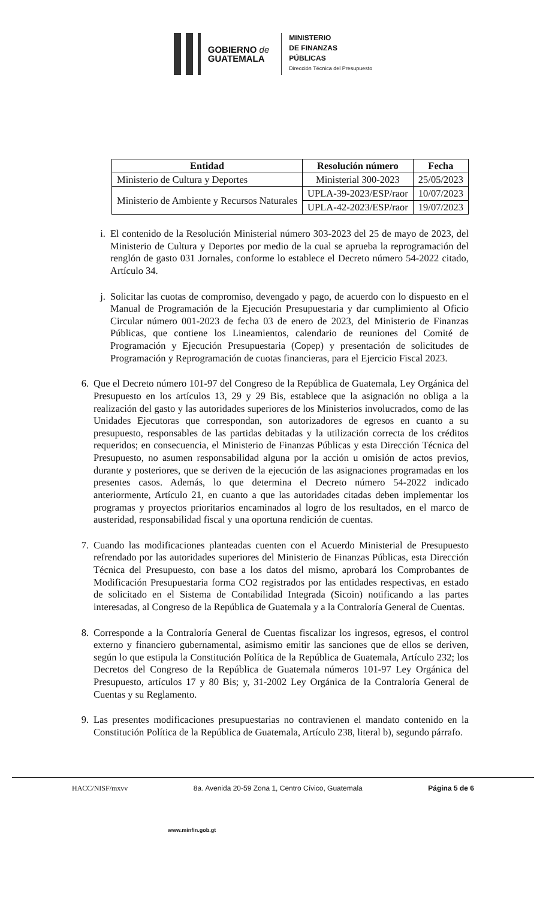GOBIERNO de
GUATEMALA
MINISTERIO
DE FINANZAS
PÚBLICAS
Dirección Técnica del Presupuesto
| Entidad | Resolución número | Fecha |
| --- | --- | --- |
| Ministerio de Cultura y Deportes | Ministerial 300-2023 | 25/05/2023 |
| Ministerio de Ambiente y Recursos Naturales | UPLA-39-2023/ESP/raor | 10/07/2023 |
| | UPLA-42-2023/ESP/raor | 19/07/2023 |
i. El contenido de la Resolución Ministerial número 303-2023 del 25 de mayo de 2023, del Ministerio de Cultura y Deportes por medio de la cual se aprueba la reprogramación del renglón de gasto 031 Jornales, conforme lo establece el Decreto número 54-2022 citado, Artículo 34.
j. Solicitar las cuotas de compromiso, devengado y pago, de acuerdo con lo dispuesto en el Manual de Programación de la Ejecución Presupuestaria y dar cumplimiento al Oficio Circular número 001-2023 de fecha 03 de enero de 2023, del Ministerio de Finanzas Públicas, que contiene los Lineamientos, calendario de reuniones del Comité de Programación y Ejecución Presupuestaria (Copep) y presentación de solicitudes de Programación y Reprogramación de cuotas financieras, para el Ejercicio Fiscal 2023.
6. Que el Decreto número 101-97 del Congreso de la República de Guatemala, Ley Orgánica del Presupuesto en los artículos 13, 29 y 29 Bis, establece que la asignación no obliga a la realización del gasto y las autoridades superiores de los Ministerios involucrados, como de las Unidades Ejecutoras que correspondan, son autorizadores de egresos en cuanto a su presupuesto, responsables de las partidas debitadas y la utilización correcta de los créditos requeridos; en consecuencia, el Ministerio de Finanzas Públicas y esta Dirección Técnica del Presupuesto, no asumen responsabilidad alguna por la acción u omisión de actos previos, durante y posteriores, que se deriven de la ejecución de las asignaciones programadas en los presentes casos. Además, lo que determina el Decreto número 54-2022 indicado anteriormente, Artículo 21, en cuanto a que las autoridades citadas deben implementar los programas y proyectos prioritarios encaminados al logro de los resultados, en el marco de austeridad, responsabilidad fiscal y una oportuna rendición de cuentas.
7. Cuando las modificaciones planteadas cuenten con el Acuerdo Ministerial de Presupuesto refrendado por las autoridades superiores del Ministerio de Finanzas Públicas, esta Dirección Técnica del Presupuesto, con base a los datos del mismo, aprobará los Comprobantes de Modificación Presupuestaria forma CO2 registrados por las entidades respectivas, en estado de solicitado en el Sistema de Contabilidad Integrada (Sicoin) notificando a las partes interesadas, al Congreso de la República de Guatemala y a la Contraloría General de Cuentas.
8. Corresponde a la Contraloría General de Cuentas fiscalizar los ingresos, egresos, el control externo y financiero gubernamental, asimismo emitir las sanciones que de ellos se deriven, según lo que estipula la Constitución Política de la República de Guatemala, Artículo 232; los Decretos del Congreso de la República de Guatemala números 101-97 Ley Orgánica del Presupuesto, artículos 17 y 80 Bis; y, 31-2002 Ley Orgánica de la Contraloría General de Cuentas y su Reglamento.
9. Las presentes modificaciones presupuestarias no contravienen el mandato contenido en la Constitución Política de la República de Guatemala, Artículo 238, literal b), segundo párrafo.
HACC/NISF/mxvv 8a. Avenida 20-59 Zona 1, Centro Cívico, Guatemala Página 5 de 6
www.minfin.gob.gt